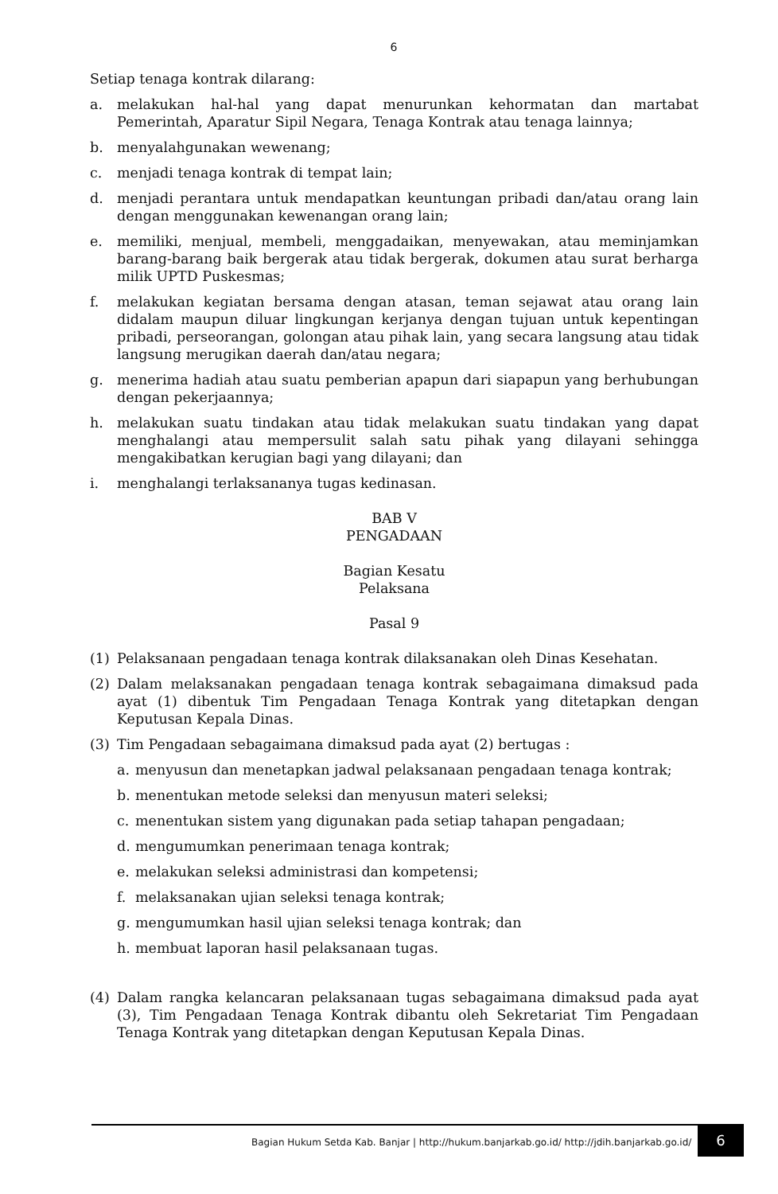6
Setiap tenaga kontrak dilarang:
a. melakukan hal-hal yang dapat menurunkan kehormatan dan martabat Pemerintah, Aparatur Sipil Negara, Tenaga Kontrak atau tenaga lainnya;
b. menyalahgunakan wewenang;
c. menjadi tenaga kontrak di tempat lain;
d. menjadi perantara untuk mendapatkan keuntungan pribadi dan/atau orang lain dengan menggunakan kewenangan orang lain;
e. memiliki, menjual, membeli, menggadaikan, menyewakan, atau meminjamkan barang-barang baik bergerak atau tidak bergerak, dokumen atau surat berharga milik UPTD Puskesmas;
f. melakukan kegiatan bersama dengan atasan, teman sejawat atau orang lain didalam maupun diluar lingkungan kerjanya dengan tujuan untuk kepentingan pribadi, perseorangan, golongan atau pihak lain, yang secara langsung atau tidak langsung merugikan daerah dan/atau negara;
g. menerima hadiah atau suatu pemberian apapun dari siapapun yang berhubungan dengan pekerjaannya;
h. melakukan suatu tindakan atau tidak melakukan suatu tindakan yang dapat menghalangi atau mempersulit salah satu pihak yang dilayani sehingga mengakibatkan kerugian bagi yang dilayani; dan
i. menghalangi terlaksananya tugas kedinasan.
BAB V
PENGADAAN
Bagian Kesatu
Pelaksana
Pasal 9
(1) Pelaksanaan pengadaan tenaga kontrak dilaksanakan oleh Dinas Kesehatan.
(2) Dalam melaksanakan pengadaan tenaga kontrak sebagaimana dimaksud pada ayat (1) dibentuk Tim Pengadaan Tenaga Kontrak yang ditetapkan dengan Keputusan Kepala Dinas.
(3) Tim Pengadaan sebagaimana dimaksud pada ayat (2) bertugas :
a. menyusun dan menetapkan jadwal pelaksanaan pengadaan tenaga kontrak;
b. menentukan metode seleksi dan menyusun materi seleksi;
c. menentukan sistem yang digunakan pada setiap tahapan pengadaan;
d. mengumumkan penerimaan tenaga kontrak;
e. melakukan seleksi administrasi dan kompetensi;
f. melaksanakan ujian seleksi tenaga kontrak;
g. mengumumkan hasil ujian seleksi tenaga kontrak; dan
h. membuat laporan hasil pelaksanaan tugas.
(4) Dalam rangka kelancaran pelaksanaan tugas sebagaimana dimaksud pada ayat (3), Tim Pengadaan Tenaga Kontrak dibantu oleh Sekretariat Tim Pengadaan Tenaga Kontrak yang ditetapkan dengan Keputusan Kepala Dinas.
Bagian Hukum Setda Kab. Banjar | http://hukum.banjarkab.go.id/ http://jdih.banjarkab.go.id/
6